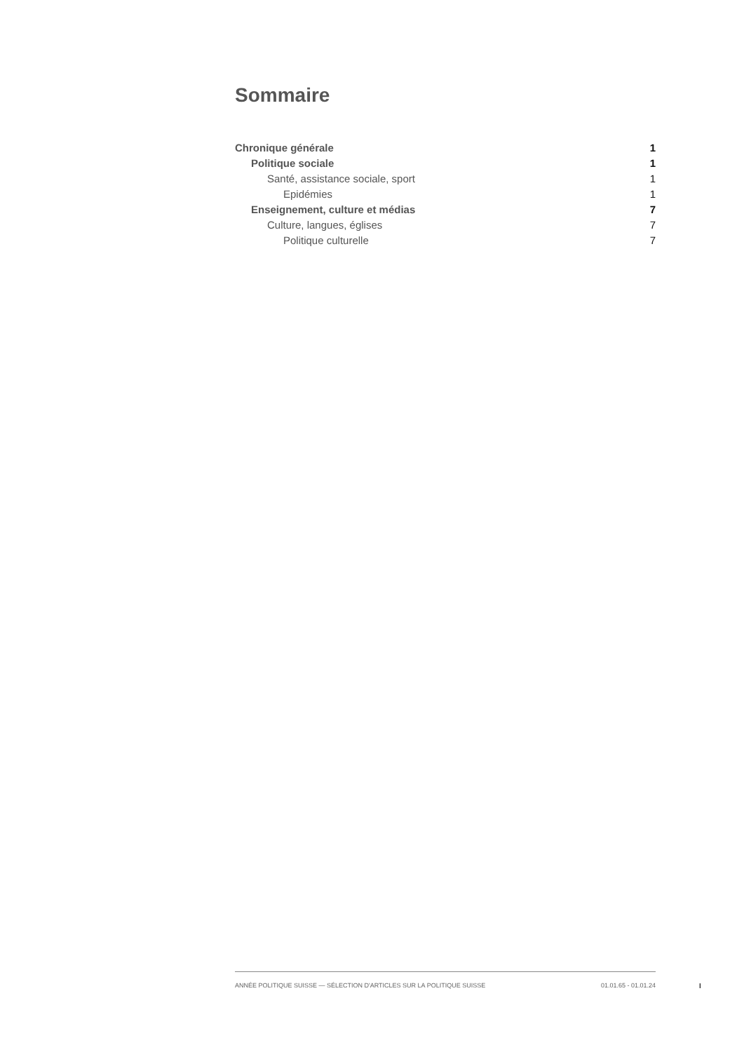Sommaire
Chronique générale 1
Politique sociale 1
Santé, assistance sociale, sport 1
Epidémies 1
Enseignement, culture et médias 7
Culture, langues, églises 7
Politique culturelle 7
ANNÉE POLITIQUE SUISSE — SÉLECTION D'ARTICLES SUR LA POLITIQUE SUISSE 01.01.65 - 01.01.24
I